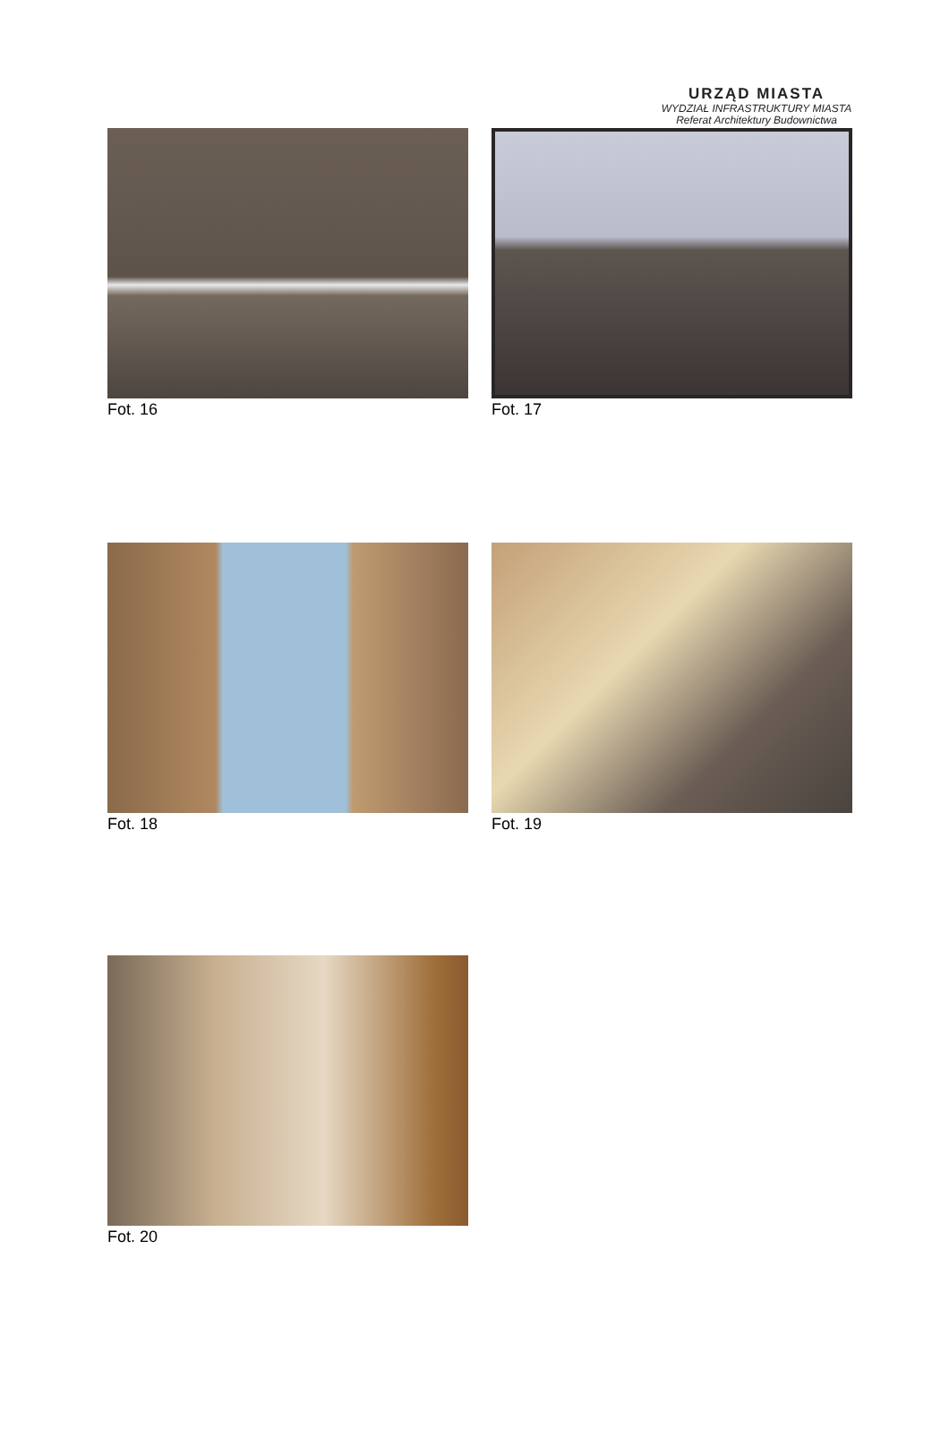URZĄD MIASTA
WYDZIAŁ INFRASTRUKTURY MIASTA
Referat Architektury Budownictwa
Fot. 16 Fot. 17
Fot. 18 Fot. 19
Fot. 20